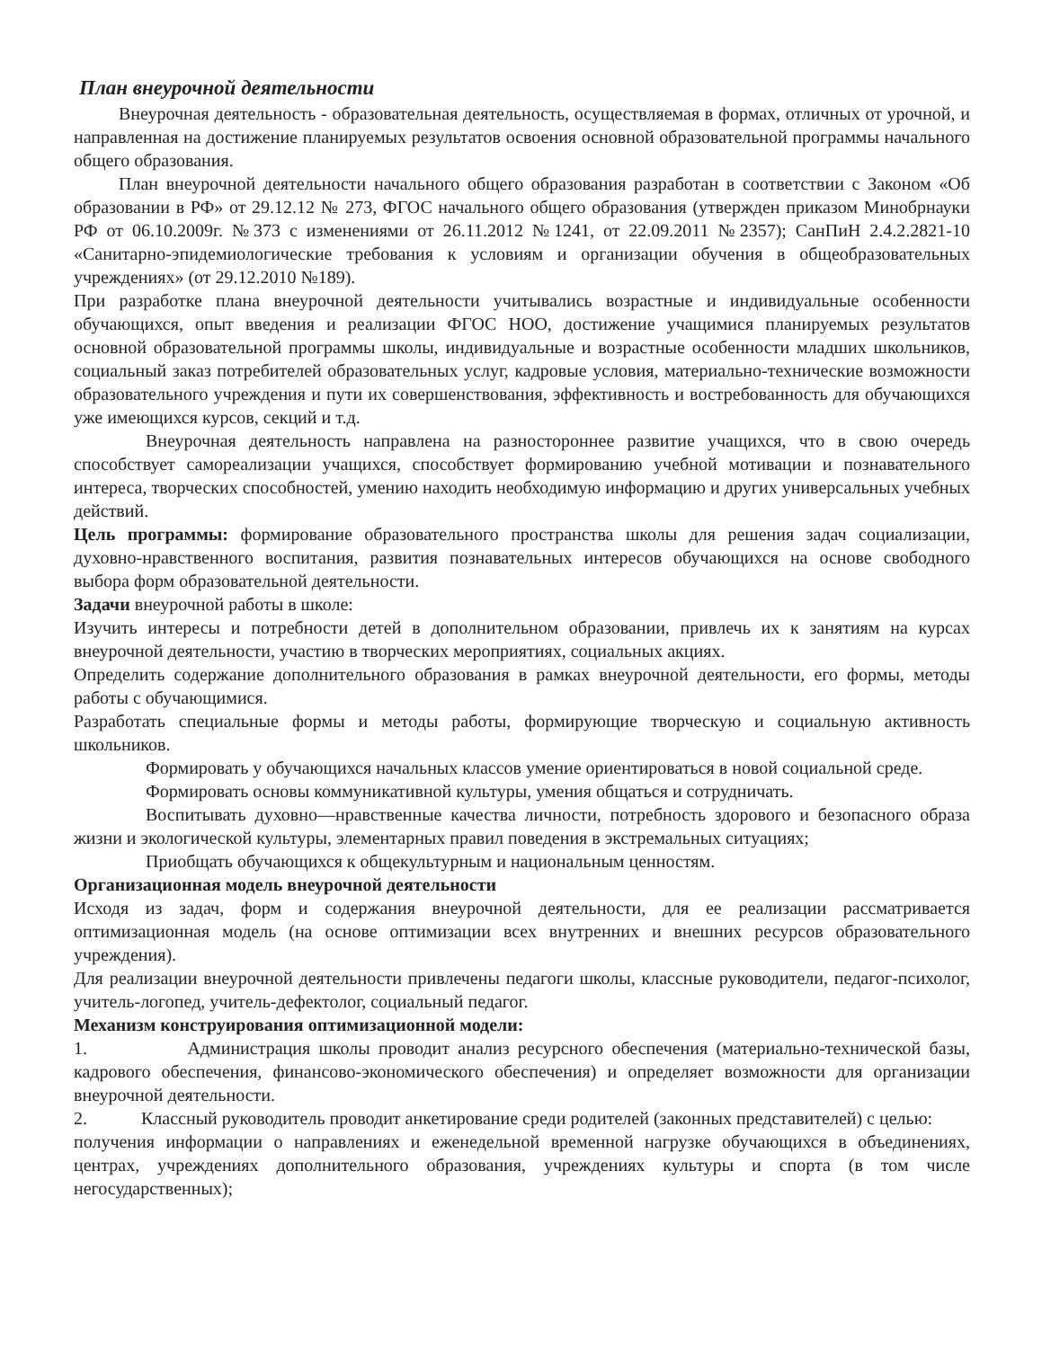План внеурочной деятельности
Внеурочная деятельность - образовательная деятельность, осуществляемая в формах, отличных от урочной, и направленная на достижение планируемых результатов освоения основной образовательной программы начального общего образования.
План внеурочной деятельности начального общего образования разработан в соответствии с Законом «Об образовании в РФ» от 29.12.12 № 273, ФГОС начального общего образования (утвержден приказом Минобрнауки РФ от 06.10.2009г. №373 с изменениями от 26.11.2012 №1241, от 22.09.2011 №2357); СанПиН 2.4.2.2821-10 «Санитарно-эпидемиологические требования к условиям и организации обучения в общеобразовательных учреждениях» (от 29.12.2010 №189).
При разработке плана внеурочной деятельности учитывались возрастные и индивидуальные особенности обучающихся, опыт введения и реализации ФГОС НОО, достижение учащимися планируемых результатов основной образовательной программы школы, индивидуальные и возрастные особенности младших школьников, социальный заказ потребителей образовательных услуг, кадровые условия, материально-технические возможности образовательного учреждения и пути их совершенствования, эффективность и востребованность для обучающихся уже имеющихся курсов, секций и т.д.
Внеурочная деятельность направлена на разностороннее развитие учащихся, что в свою очередь способствует самореализации учащихся, способствует формированию учебной мотивации и познавательного интереса, творческих способностей, умению находить необходимую информацию и других универсальных учебных действий.
Цель программы: формирование образовательного пространства школы для решения задач социализации, духовно-нравственного воспитания, развития познавательных интересов обучающихся на основе свободного выбора форм образовательной деятельности.
Задачи внеурочной работы в школе:
Изучить интересы и потребности детей в дополнительном образовании, привлечь их к занятиям на курсах внеурочной деятельности, участию в творческих мероприятиях, социальных акциях.
Определить содержание дополнительного образования в рамках внеурочной деятельности, его формы, методы работы с обучающимися.
Разработать специальные формы и методы работы, формирующие творческую и социальную активность школьников.
Формировать у обучающихся начальных классов умение ориентироваться в новой социальной среде.
Формировать основы коммуникативной культуры, умения общаться и сотрудничать.
Воспитывать духовно—нравственные качества личности, потребность здорового и безопасного образа жизни и экологической культуры, элементарных правил поведения в экстремальных ситуациях;
Приобщать обучающихся к общекультурным и национальным ценностям.
Организационная модель внеурочной деятельности
Исходя из задач, форм и содержания внеурочной деятельности, для ее реализации рассматривается оптимизационная модель (на основе оптимизации всех внутренних и внешних ресурсов образовательного учреждения).
Для реализации внеурочной деятельности привлечены педагоги школы, классные руководители, педагог-психолог, учитель-логопед, учитель-дефектолог, социальный педагог.
Механизм конструирования оптимизационной модели:
1. Администрация школы проводит анализ ресурсного обеспечения (материально-технической базы, кадрового обеспечения, финансово-экономического обеспечения) и определяет возможности для организации внеурочной деятельности.
2. Классный руководитель проводит анкетирование среди родителей (законных представителей) с целью:
получения информации о направлениях и еженедельной временной нагрузке обучающихся в объединениях, центрах, учреждениях дополнительного образования, учреждениях культуры и спорта (в том числе негосударственных);